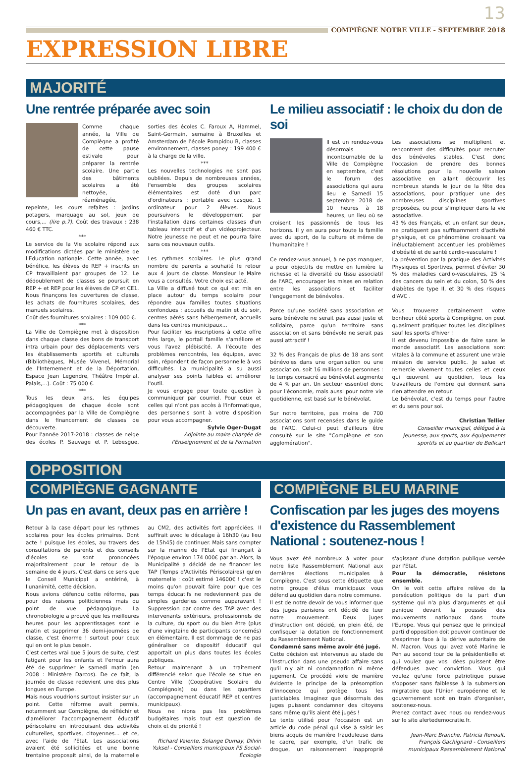13
COMPIÈGNE NOTRE VILLE - SEPTEMBRE 2018
EXPRESSION LIBRE
MAJORITÉ
Une rentrée préparée avec soin
Comme chaque année, la Ville de Compiègne a profité de cette pause estivale pour préparer la rentrée scolaire. Une partie des bâtiments scolaires a été nettoyée, réaménagée, repeinte, les cours refaites : jardins potagers, marquage au sol, jeux de cours,... (lire p.7). Coût des travaux : 238 460 € TTC.
***
Le service de la Vie scolaire répond aux modifications dictées par le ministère de l'Education nationale. Cette année, avec bénéfice, les élèves de REP + inscrits en CP travaillaient par groupes de 12. Le dédoublement de classes se poursuit en REP + et REP pour les élèves de CP et CE1. Nous finançons les ouvertures de classe, les achats de fournitures scolaires, des manuels scolaires.
Coût des fournitures scolaires : 109 000 €.
***
La Ville de Compiègne met à disposition dans chaque classe des bons de transport intra urbain pour des déplacements vers les établissements sportifs et culturels (Bibliothèques, Musée Vivenel, Mémorial de l'Internement et de la Déportation, Espace Jean Legendre, Théâtre Impérial, Palais,...). Coût : 75 000 €.
***
Tous les deux ans, les équipes pédagogiques de chaque école sont accompagnées par la Ville de Compiègne dans le financement de classes de découverte.
Pour l'année 2017-2018 : classes de neige des écoles P. Sauvage et P. Lebesgue, sorties des écoles C. Faroux A, Hammel, Saint-Germain, semaine à Bruxelles et Amsterdam de l'école Pompidou B, classes environnement, classes poney : 199 400 € à la charge de la ville.
***
Les nouvelles technologies ne sont pas oubliées. Depuis de nombreuses années, l'ensemble des groupes scolaires élémentaires est doté d'un parc d'ordinateurs : portable avec casque, 1 ordinateur pour 2 élèves. Nous poursuivons le développement par l'installation dans certaines classes d'un tableau interactif et d'un vidéoprojecteur. Notre jeunesse ne peut et ne pourra faire sans ces nouveaux outils.
***
Les rythmes scolaires. Le plus grand nombre de parents a souhaité le retour aux 4 jours de classe. Monsieur le Maire vous a consultés. Votre choix est acté.
La Ville a diffusé tout ce qui est mis en place autour du temps scolaire pour répondre aux familles toutes situations confondues : accueils du matin et du soir, centres aérés sans hébergement, accueils dans les centres municipaux...
Pour faciliter les inscriptions à cette offre très large, le portail famille s'améliore et vous l'avez plébiscité. A l'écoute des problèmes rencontrés, les équipes, avec soin, répondent de façon personnelle à vos difficultés. La municipalité a su aussi analyser ses points faibles et améliorer l'outil.
Je vous engage pour toute question à communiquer par courriel. Pour ceux et celles qui n'ont pas accès à l'informatique, des personnels sont à votre disposition pour vous accompagner.
Sylvie Oger-Dugat
Adjointe au maire chargée de l'Enseignement et de la Formation
Le milieu associatif : le choix du don de soi
Il est un rendez-vous désormais incontournable de la Ville de Compiègne en septembre, c'est le forum des associations qui aura lieu le Samedi 15 septembre 2018 de 10 heures à 18 heures, un lieu où se croisent les passionnés de tous les horizons. Il y en aura pour toute la famille avec du sport, de la culture et même de l'humanitaire !
Ce rendez-vous annuel, à ne pas manquer, a pour objectifs de mettre en lumière la richesse et la diversité du tissu associatif de l'ARC, encourager les mises en relation entre les associations et faciliter l'engagement de bénévoles.
Parce qu'une société sans association et sans bénévole ne serait pas aussi juste et solidaire, parce qu'un territoire sans association et sans bénévole ne serait pas aussi attractif !
32 % des Français de plus de 18 ans sont bénévoles dans une organisation ou une association, soit 16 millions de personnes : le temps consacré au bénévolat augmente de 4 % par an. Un secteur essentiel donc pour l'économie, mais aussi pour notre vie quotidienne, est basé sur le bénévolat.
Sur notre territoire, pas moins de 700 associations sont recensées dans le guide de l'ARC. Celui-ci peut d'ailleurs être consulté sur le site "Compiègne et son agglomération".
Les associations se multiplient et rencontrent des difficultés pour recruter des bénévoles stables. C'est donc l'occasion de prendre des bonnes résolutions pour la nouvelle saison associative en allant découvrir les nombreux stands le jour de la fête des associations, pour pratiquer une des nombreuses disciplines sportives proposées, ou pour s'impliquer dans la vie associative.
43 % des Français, et un enfant sur deux, ne pratiquent pas suffisamment d'activité physique, et ce phénomène croissant va inéluctablement accentuer les problèmes d'obésité et de santé cardio-vasculaire !
La prévention par la pratique des Activités Physiques et Sportives, permet d'éviter 30 % des maladies cardio-vasculaires, 25 % des cancers du sein et du colon, 50 % des diabètes de type II, et 30 % des risques d'AVC .
Vous trouverez certainement votre bonheur côté sports à Compiègne, on peut quasiment pratiquer toutes les disciplines sauf les sports d'hiver !
Il est devenu impossible de faire sans le monde associatif. Les associations sont vitales à la commune et assurent une vraie mission de service public. Je salue et remercie vivement toutes celles et ceux qui œuvrent au quotidien, tous les travailleurs de l'ombre qui donnent sans rien attendre en retour.
Le bénévolat, c'est du temps pour l'autre et du sens pour soi.
Christian Tellier
Conseiller municipal, délégué à la jeunesse, aux sports, aux équipements sportifs et au quartier de Bellicart
OPPOSITION
COMPIÈGNE GAGNANTE
Un pas en avant, deux pas en arrière !
Retour à la case départ pour les rythmes scolaires pour les écoles primaires. Dont acte ! puisque les écoles, au travers des consultations de parents et des conseils d'écoles se sont prononcées majoritairement pour le retour de la semaine de 4 jours. C'est dans ce sens que le Conseil Municipal a entériné, à l'unanimité, cette décision.
Nous avions défendu cette réforme, pas pour des raisons politiciennes mais du point de vue pédagogique. La chronobiologie a prouvé que les meilleures heures pour les apprentissages sont le matin et supprimer 36 demi-journées de classe, c'est énorme ! surtout pour ceux qui en ont le plus besoin.
C'est certes vrai que 5 jours de suite, c'est fatigant pour les enfants et l'erreur aura été de supprimer le samedi matin (en 2008 : Ministère Darcos). De ce fait, la journée de classe redevient une des plus longues en Europe.
Mais nous voudrions surtout insister sur un point. Cette réforme avait permis, notamment sur Compiègne, de réfléchir et d'améliorer l'accompagnement éducatif périscolaire en introduisant des activités culturelles, sportives, citoyennes... et ce, avec l'aide de l'Etat. Les associations avaient été sollicitées et une bonne trentaine proposait ainsi, de la maternelle au CM2, des activités fort appréciées. Il suffirait avec le décalage à 16h30 (au lieu de 15h45) de continuer. Mais sans compter sur la manne de l'Etat qui finançait à l'époque environ 174 000€ par an. Alors, la Municipalité a décidé de ne financer les TAP (Temps d'Activités Périscolaires) qu'en maternelle : coût estimé 14600€ ! c'est le moins qu'on pouvait faire pour que ces temps éducatifs ne redeviennent pas de simples garderies comme auparavant ! Suppression par contre des TAP avec des intervenants extérieurs, professionnels de la culture, du sport ou du bien être (plus d'une vingtaine de participants concernés) en élémentaire. Il est dommage de ne pas généraliser ce dispositif éducatif qui apportait un plus dans toutes les écoles publiques.
Retour maintenant à un traitement différencié selon que l'école se situe en Centre Ville (Coopérative Scolaire du Compiégnois) ou dans les quartiers (accompagnement éducatif REP et centres municipaux).
Nous ne nions pas les problèmes budgétaires mais tout est question de choix et de priorité !
Richard Valente, Solange Dumay, Dilvin Yuksel - Conseillers municipaux PS Social-Écologie
COMPIÈGNE BLEU MARINE
Confiscation par les juges des moyens d'existence du Rassemblement National : soutenez-nous !
Vous avez été nombreux à voter pour notre liste Rassemblement National aux dernières élections municipales à Compiègne. C'est sous cette étiquette que notre groupe d'élus municipaux vous défend au quotidien dans notre commune.
Il est de notre devoir de vous informer que des juges parisiens ont décidé de tuer notre mouvement. Deux juges d'instruction ont décidé, en plein été, de confisquer la dotation de fonctionnement du Rassemblement National.
Condamné sans même avoir été jugé.
Cette décision est intervenue au stade de l'instruction dans une pseudo affaire sans qu'il n'y ait ni condamnation ni même jugement. Ce procédé viole de manière évidente le principe de la présomption d'innocence qui protège tous les justiciables. Imaginez que désormais des juges puissent condamner des citoyens sans même qu'ils aient été jugés !
Le texte utilisé pour l'occasion est un article du code pénal qui vise à saisir les biens acquis de manière frauduleuse dans le cadre, par exemple, d'un trafic de drogue, un raisonnement inapproprié s'agissant d'une dotation publique versée par l'Etat.
Pour la démocratie, résistons ensemble.
On le voit cette affaire relève de la persécution politique de la part d'un système qui n'a plus d'arguments et qui panique devant la poussée des mouvements nationaux dans toute l'Europe. Vous qui pensez que le principal parti d'opposition doit pouvoir continuer de s'exprimer face à la dérive autoritaire de M. Macron. Vous qui avez voté Marine le Pen au second tour de la présidentielle et qui voulez que vos idées puissent être défendues avec conviction. Vous qui voulez qu'une force patriotique puisse s'opposer sans faiblesse à la submersion migratoire que l'Union européenne et le gouvernement sont en train d'organiser, soutenez-nous.
Prenez contact avec nous ou rendez-vous sur le site alertedemocratie.fr.
Jean-Marc Branche, Patricia Renoult, François Gachignard - Conseillers municipaux Rassemblement National